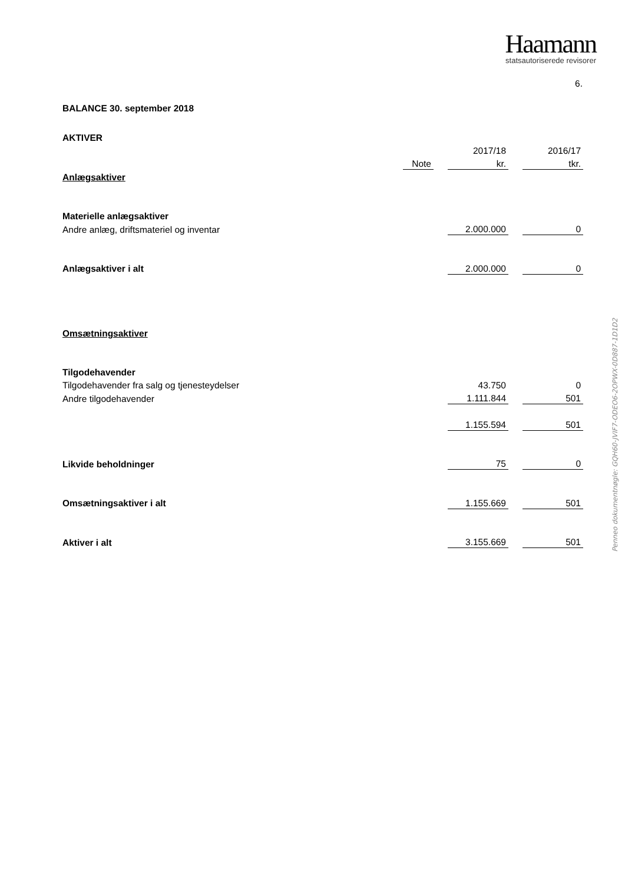Haamann
statsautoriserede revisorer
6.
BALANCE 30. september 2018
| AKTIVER | | | | | |
| | | | 2017/18 | | 2016/17 |
| | Note | | kr. | | tkr. |
| Anlægsaktiver | | | | | |
| Materielle anlægsaktiver | | | | | |
| Andre anlæg, driftsmateriel og inventar | | | 2.000.000 | | 0 |
| Anlægsaktiver i alt | | | 2.000.000 | | 0 |
| Omsætningsaktiver | | | | | |
| Tilgodehavender | | | | | |
| Tilgodehavender fra salg og tjenesteydelser | | | 43.750 | | 0 |
| Andre tilgodehavender | | | 1.111.844 | | 501 |
| | | | 1.155.594 | | 501 |
| Likvide beholdninger | | | 75 | | 0 |
| Omsætningsaktiver i alt | | | 1.155.669 | | 501 |
| Aktiver i alt | | | 3.155.669 | | 501 |
Penneo dokumentnøgle: GQH60-JVIF7-ODEO6-2OPWX-0D887-1D1D2